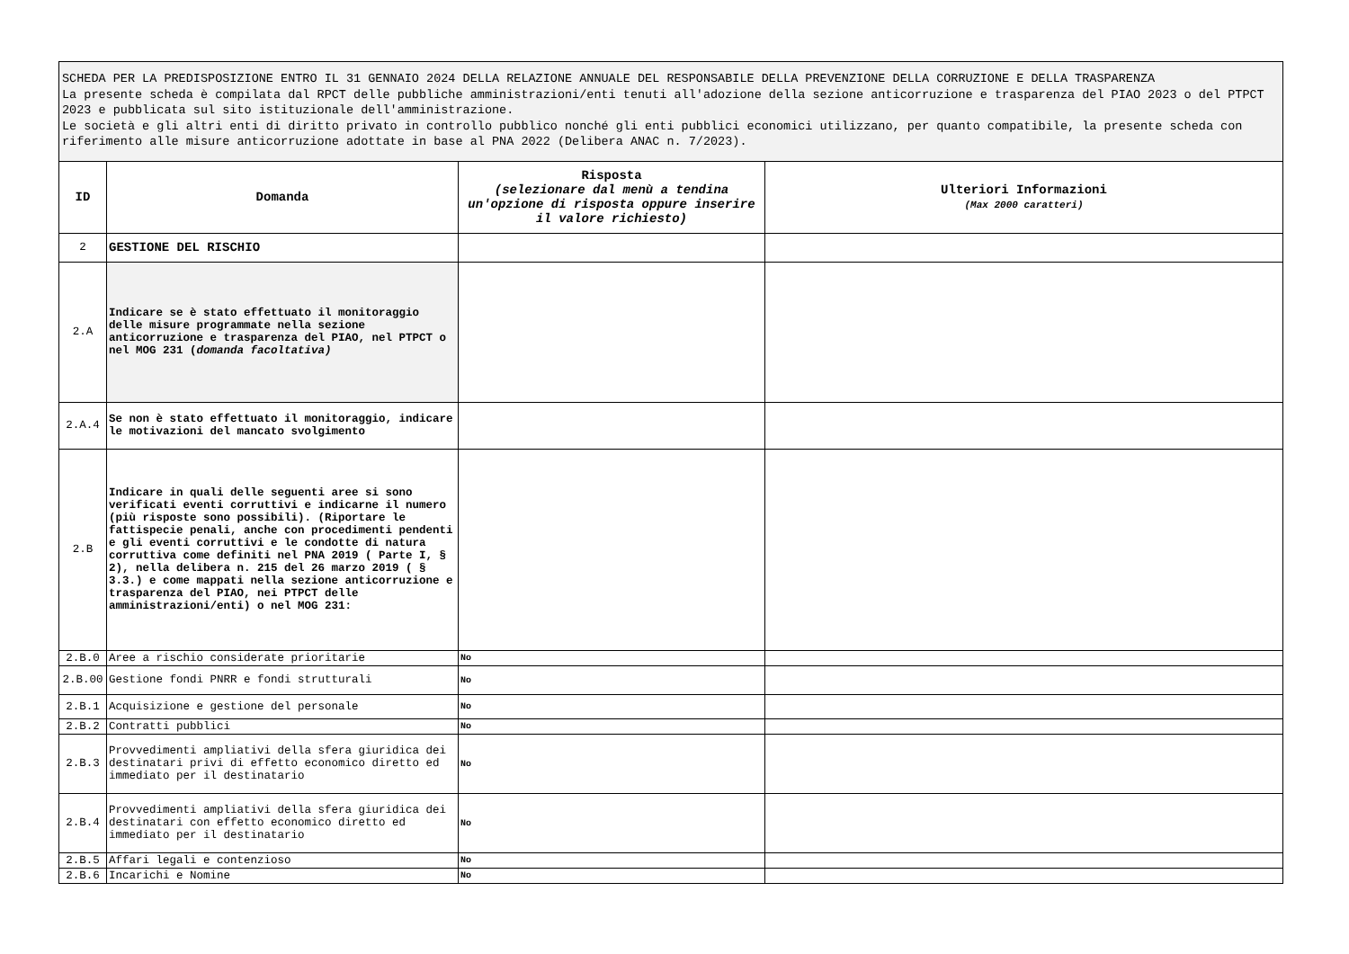SCHEDA PER LA PREDISPOSIZIONE ENTRO IL 31 GENNAIO 2024 DELLA RELAZIONE ANNUALE DEL RESPONSABILE DELLA PREVENZIONE DELLA CORRUZIONE E DELLA TRASPARENZA
La presente scheda è compilata dal RPCT delle pubbliche amministrazioni/enti tenuti all'adozione della sezione anticorruzione e trasparenza del PIAO 2023 o del PTPCT 2023 e pubblicata sul sito istituzionale dell'amministrazione.
Le società e gli altri enti di diritto privato in controllo pubblico nonché gli enti pubblici economici utilizzano, per quanto compatibile, la presente scheda con riferimento alle misure anticorruzione adottate in base al PNA 2022 (Delibera ANAC n. 7/2023).
| ID | Domanda | Risposta (selezionare dal menù a tendina un'opzione di risposta oppure inserire il valore richiesto) | Ulteriori Informazioni (Max 2000 caratteri) |
| --- | --- | --- | --- |
| 2 | GESTIONE DEL RISCHIO | | |
| 2.A | Indicare se è stato effettuato il monitoraggio delle misure programmate nella sezione anticorruzione e trasparenza del PIAO, nel PTPCT o nel MOG 231 ( domanda facoltativa) | | |
| 2.A.4 | Se non è stato effettuato il monitoraggio, indicare le motivazioni del mancato svolgimento | | |
| 2.B | Indicare in quali delle seguenti aree si sono verificati eventi corruttivi e indicarne il numero (più risposte sono possibili). (Riportare le fattispecie penali, anche con procedimenti pendenti e gli eventi corruttivi e le condotte di natura corruttiva come definiti nel PNA 2019 ( Parte I, § 2), nella delibera n. 215 del 26 marzo 2019 ( § 3.3.) e come mappati nella sezione anticorruzione e trasparenza del PIAO, nei PTPCT delle amministrazioni/enti) o nel MOG 231: | | |
| 2.B.0 | Aree a rischio considerate prioritarie | No | |
| 2.B.00 | Gestione fondi PNRR e fondi strutturali | No | |
| 2.B.1 | Acquisizione e gestione del personale | No | |
| 2.B.2 | Contratti pubblici | No | |
| 2.B.3 | Provvedimenti ampliativi della sfera giuridica dei destinatari privi di effetto economico diretto ed immediato per il destinatario | No | |
| 2.B.4 | Provvedimenti ampliativi della sfera giuridica dei destinatari con effetto economico diretto ed immediato per il destinatario | No | |
| 2.B.5 | Affari legali e contenzioso | No | |
| 2.B.6 | Incarichi e Nomine | No | |